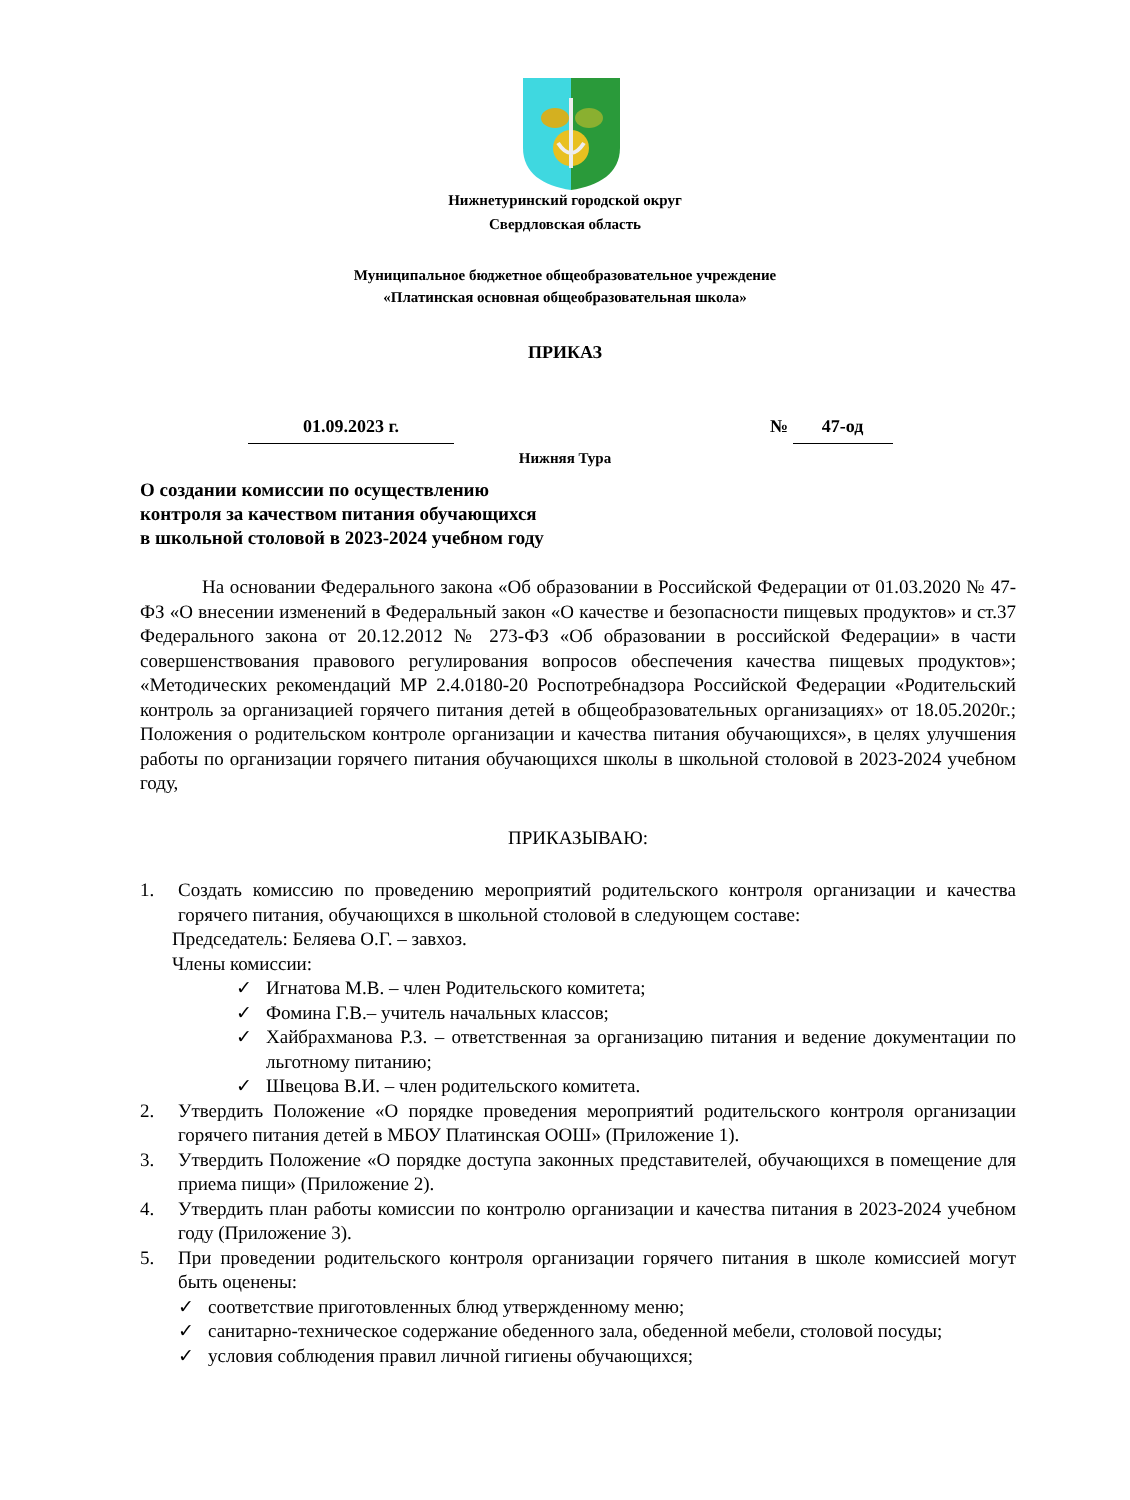Нижнетуринский городской округ
Свердловская область
Муниципальное бюджетное общеобразовательное учреждение
«Платинская основная общеобразовательная школа»
ПРИКАЗ
01.09.2023 г. № 47-од
Нижняя Тура
О создании комиссии по осуществлению
контроля за качеством питания обучающихся
в школьной столовой в 2023-2024 учебном году
На основании Федерального закона «Об образовании в Российской Федерации от 01.03.2020 № 47-ФЗ «О внесении изменений в Федеральный закон «О качестве и безопасности пищевых продуктов» и ст.37 Федерального закона от 20.12.2012 № 273-ФЗ «Об образовании в российской Федерации» в части совершенствования правового регулирования вопросов обеспечения качества пищевых продуктов»; «Методических рекомендаций МР 2.4.0180-20 Роспотребнадзора Российской Федерации «Родительский контроль за организацией горячего питания детей в общеобразовательных организациях» от 18.05.2020г.; Положения о родительском контроле организации и качества питания обучающихся», в целях улучшения работы по организации горячего питания обучающихся школы в школьной столовой в 2023-2024 учебном году,
ПРИКАЗЫВАЮ:
1. Создать комиссию по проведению мероприятий родительского контроля организации и качества горячего питания, обучающихся в школьной столовой в следующем составе:
Председатель: Беляева О.Г. – завхоз.
Члены комиссии:
✓ Игнатова М.В. – член Родительского комитета;
✓ Фомина Г.В.– учитель начальных классов;
✓ Хайбрахманова Р.З. – ответственная за организацию питания и ведение документации по льготному питанию;
✓ Швецова В.И. – член родительского комитета.
2. Утвердить Положение «О порядке проведения мероприятий родительского контроля организации горячего питания детей в МБОУ Платинская ООШ» (Приложение 1).
3. Утвердить Положение «О порядке доступа законных представителей, обучающихся в помещение для приема пищи» (Приложение 2).
4. Утвердить план работы комиссии по контролю организации и качества питания в 2023-2024 учебном году (Приложение 3).
5. При проведении родительского контроля организации горячего питания в школе комиссией могут быть оценены:
✓ соответствие приготовленных блюд утвержденному меню;
✓ санитарно-техническое содержание обеденного зала, обеденной мебели, столовой посуды;
✓ условия соблюдения правил личной гигиены обучающихся;